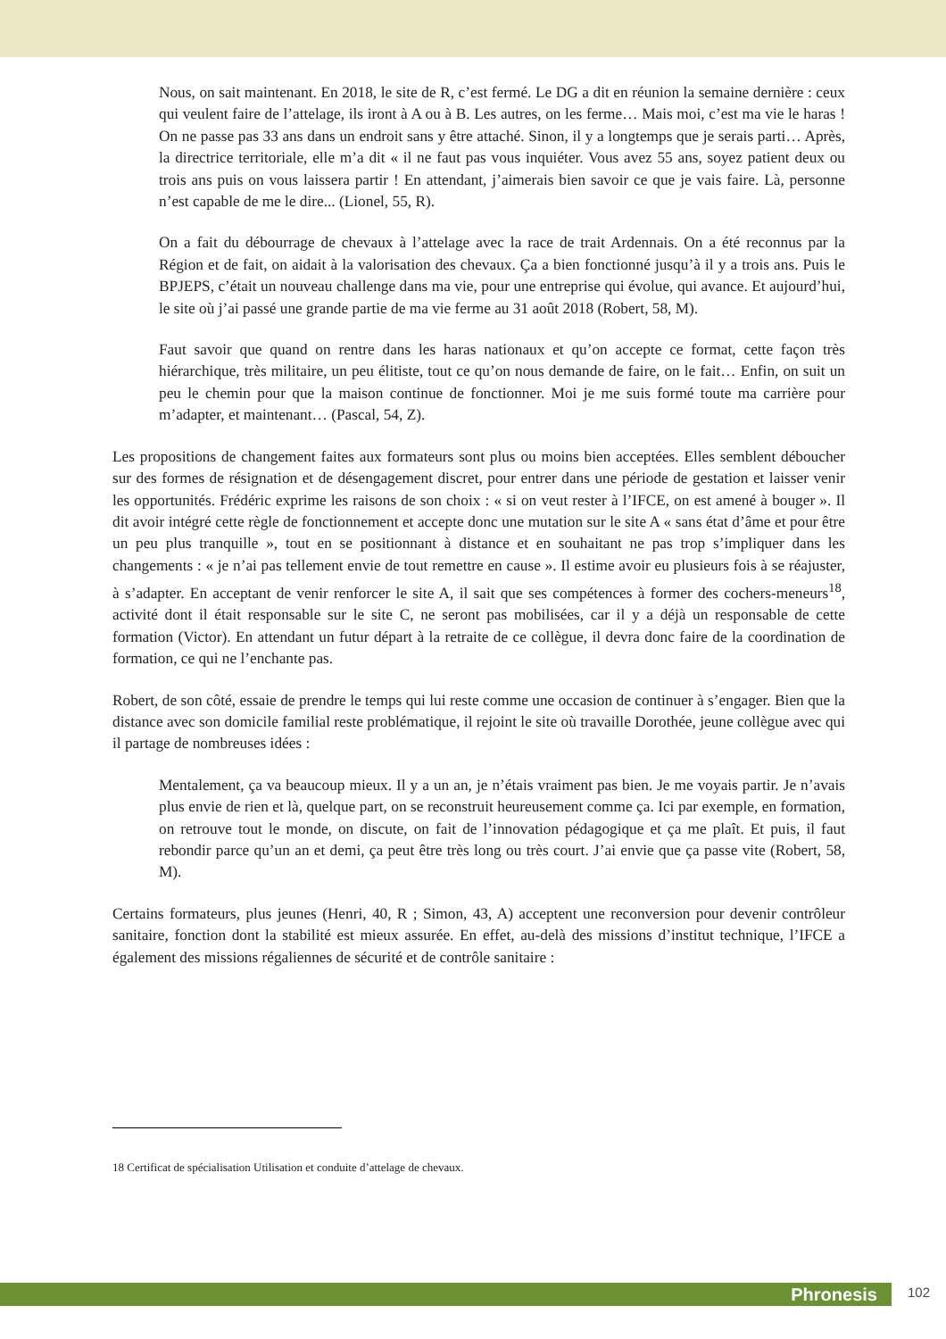Nous, on sait maintenant. En 2018, le site de R, c’est fermé. Le DG a dit en réunion la semaine dernière : ceux qui veulent faire de l’attelage, ils iront à A ou à B. Les autres, on les ferme… Mais moi, c’est ma vie le haras ! On ne passe pas 33 ans dans un endroit sans y être attaché. Sinon, il y a longtemps que je serais parti… Après, la directrice territoriale, elle m’a dit « il ne faut pas vous inquiéter. Vous avez 55 ans, soyez patient deux ou trois ans puis on vous laissera partir ! En attendant, j’aimerais bien savoir ce que je vais faire. Là, personne n’est capable de me le dire... (Lionel, 55, R).
On a fait du débourrage de chevaux à l’attelage avec la race de trait Ardennais. On a été reconnus par la Région et de fait, on aidait à la valorisation des chevaux. Ça a bien fonctionné jusqu’à il y a trois ans. Puis le BPJEPS, c’était un nouveau challenge dans ma vie, pour une entreprise qui évolue, qui avance. Et aujourd’hui, le site où j’ai passé une grande partie de ma vie ferme au 31 août 2018 (Robert, 58, M).
Faut savoir que quand on rentre dans les haras nationaux et qu’on accepte ce format, cette façon très hiérarchique, très militaire, un peu élitiste, tout ce qu’on nous demande de faire, on le fait… Enfin, on suit un peu le chemin pour que la maison continue de fonctionner. Moi je me suis formé toute ma carrière pour m’adapter, et maintenant… (Pascal, 54, Z).
Les propositions de changement faites aux formateurs sont plus ou moins bien acceptées. Elles semblent déboucher sur des formes de résignation et de désengagement discret, pour entrer dans une période de gestation et laisser venir les opportunités. Frédéric exprime les raisons de son choix : « si on veut rester à l’IFCE, on est amené à bouger ». Il dit avoir intégré cette règle de fonctionnement et accepte donc une mutation sur le site A « sans état d’âme et pour être un peu plus tranquille », tout en se positionnant à distance et en souhaitant ne pas trop s’impliquer dans les changements : « je n’ai pas tellement envie de tout remettre en cause ». Il estime avoir eu plusieurs fois à se réajuster, à s’adapter. En acceptant de venir renforcer le site A, il sait que ses compétences à former des cochers-meneurs<sup>18</sup>, activité dont il était responsable sur le site C, ne seront pas mobilisées, car il y a déjà un responsable de cette formation (Victor). En attendant un futur départ à la retraite de ce collègue, il devra donc faire de la coordination de formation, ce qui ne l’enchante pas.
Robert, de son côté, essaie de prendre le temps qui lui reste comme une occasion de continuer à s’engager. Bien que la distance avec son domicile familial reste problématique, il rejoint le site où travaille Dorothée, jeune collègue avec qui il partage de nombreuses idées :
Mentalement, ça va beaucoup mieux. Il y a un an, je n’étais vraiment pas bien. Je me voyais partir. Je n’avais plus envie de rien et là, quelque part, on se reconstruit heureusement comme ça. Ici par exemple, en formation, on retrouve tout le monde, on discute, on fait de l’innovation pédagogique et ça me plaît. Et puis, il faut rebondir parce qu’un an et demi, ça peut être très long ou très court. J’ai envie que ça passe vite (Robert, 58, M).
Certains formateurs, plus jeunes (Henri, 40, R ; Simon, 43, A) acceptent une reconversion pour devenir contrôleur sanitaire, fonction dont la stabilité est mieux assurée. En effet, au-delà des missions d’institut technique, l’IFCE a également des missions régaliennes de sécurité et de contrôle sanitaire :
18 Certificat de spécialisation Utilisation et conduite d’attelage de chevaux.
Phronesis 102